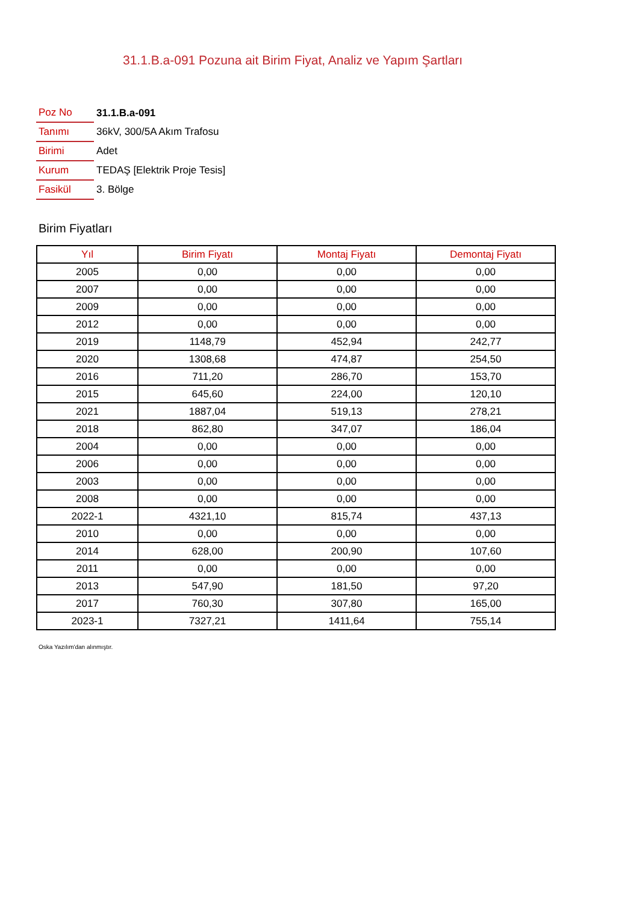31.1.B.a-091 Pozuna ait Birim Fiyat, Analiz ve Yapım Şartları
| Poz No | 31.1.B.a-091 |
| Tanımı | 36kV, 300/5A Akım Trafosu |
| Birimi | Adet |
| Kurum | TEDAŞ [Elektrik Proje Tesis] |
| Fasikül | 3. Bölge |
Birim Fiyatları
| Yıl | Birim Fiyatı | Montaj Fiyatı | Demontaj Fiyatı |
| --- | --- | --- | --- |
| 2005 | 0,00 | 0,00 | 0,00 |
| 2007 | 0,00 | 0,00 | 0,00 |
| 2009 | 0,00 | 0,00 | 0,00 |
| 2012 | 0,00 | 0,00 | 0,00 |
| 2019 | 1148,79 | 452,94 | 242,77 |
| 2020 | 1308,68 | 474,87 | 254,50 |
| 2016 | 711,20 | 286,70 | 153,70 |
| 2015 | 645,60 | 224,00 | 120,10 |
| 2021 | 1887,04 | 519,13 | 278,21 |
| 2018 | 862,80 | 347,07 | 186,04 |
| 2004 | 0,00 | 0,00 | 0,00 |
| 2006 | 0,00 | 0,00 | 0,00 |
| 2003 | 0,00 | 0,00 | 0,00 |
| 2008 | 0,00 | 0,00 | 0,00 |
| 2022-1 | 4321,10 | 815,74 | 437,13 |
| 2010 | 0,00 | 0,00 | 0,00 |
| 2014 | 628,00 | 200,90 | 107,60 |
| 2011 | 0,00 | 0,00 | 0,00 |
| 2013 | 547,90 | 181,50 | 97,20 |
| 2017 | 760,30 | 307,80 | 165,00 |
| 2023-1 | 7327,21 | 1411,64 | 755,14 |
Oska Yazılım'dan alınmıştır.